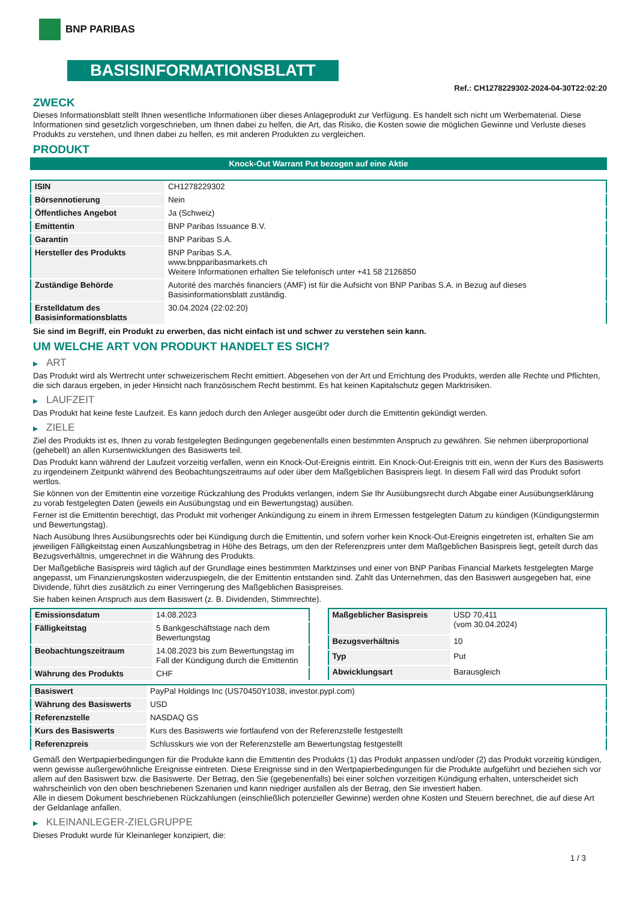BNP PARIBAS
BASISINFORMATIONSBLATT
Ref.: CH1278229302-2024-04-30T22:02:20
ZWECK
Dieses Informationsblatt stellt Ihnen wesentliche Informationen über dieses Anlageprodukt zur Verfügung. Es handelt sich nicht um Werbematerial. Diese Informationen sind gesetzlich vorgeschrieben, um Ihnen dabei zu helfen, die Art, das Risiko, die Kosten sowie die möglichen Gewinne und Verluste dieses Produkts zu verstehen, und Ihnen dabei zu helfen, es mit anderen Produkten zu vergleichen.
PRODUKT
Knock-Out Warrant Put bezogen auf eine Aktie
| ISIN | CH1278229302 |
| Börsennotierung | Nein |
| Öffentliches Angebot | Ja (Schweiz) |
| Emittentin | BNP Paribas Issuance B.V. |
| Garantin | BNP Paribas S.A. |
| Hersteller des Produkts | BNP Paribas S.A. www.bnpparibasmarkets.ch Weitere Informationen erhalten Sie telefonisch unter +41 58 2126850 |
| Zuständige Behörde | Autorité des marchés financiers (AMF) ist für die Aufsicht von BNP Paribas S.A. in Bezug auf dieses Basisinformationsblatt zuständig. |
| Erstelldatum des Basisinformationsblatts | 30.04.2024 (22:02:20) |
Sie sind im Begriff, ein Produkt zu erwerben, das nicht einfach ist und schwer zu verstehen sein kann.
UM WELCHE ART VON PRODUKT HANDELT ES SICH?
▶ ART
Das Produkt wird als Wertrecht unter schweizerischem Recht emittiert. Abgesehen von der Art und Errichtung des Produkts, werden alle Rechte und Pflichten, die sich daraus ergeben, in jeder Hinsicht nach französischem Recht bestimmt. Es hat keinen Kapitalschutz gegen Marktrisiken.
▶ LAUFZEIT
Das Produkt hat keine feste Laufzeit. Es kann jedoch durch den Anleger ausgeübt oder durch die Emittentin gekündigt werden.
▶ ZIELE
Ziel des Produkts ist es, Ihnen zu vorab festgelegten Bedingungen gegebenenfalls einen bestimmten Anspruch zu gewähren. Sie nehmen überproportional (gehebelt) an allen Kursentwicklungen des Basiswerts teil.
Das Produkt kann während der Laufzeit vorzeitig verfallen, wenn ein Knock-Out-Ereignis eintritt. Ein Knock-Out-Ereignis tritt ein, wenn der Kurs des Basiswerts zu irgendeinem Zeitpunkt während des Beobachtungszeitraums auf oder über dem Maßgeblichen Basispreis liegt. In diesem Fall wird das Produkt sofort wertlos.
Sie können von der Emittentin eine vorzeitige Rückzahlung des Produkts verlangen, indem Sie Ihr Ausübungsrecht durch Abgabe einer Ausübungserklärung zu vorab festgelegten Daten (jeweils ein Ausübungstag und ein Bewertungstag) ausüben.
Ferner ist die Emittentin berechtigt, das Produkt mit vorheriger Ankündigung zu einem in ihrem Ermessen festgelegten Datum zu kündigen (Kündigungstermin und Bewertungstag).
Nach Ausübung Ihres Ausübungsrechts oder bei Kündigung durch die Emittentin, und sofern vorher kein Knock-Out-Ereignis eingetreten ist, erhalten Sie am jeweiligen Fälligkeitstag einen Auszahlungsbetrag in Höhe des Betrags, um den der Referenzpreis unter dem Maßgeblichen Basispreis liegt, geteilt durch das Bezugsverhältnis, umgerechnet in die Währung des Produkts.
Der Maßgebliche Basispreis wird täglich auf der Grundlage eines bestimmten Marktzinses und einer von BNP Paribas Financial Markets festgelegten Marge angepasst, um Finanzierungskosten widerzuspiegeln, die der Emittentin entstanden sind. Zahlt das Unternehmen, das den Basiswert ausgegeben hat, eine Dividende, führt dies zusätzlich zu einer Verringerung des Maßgeblichen Basispreises.
Sie haben keinen Anspruch aus dem Basiswert (z. B. Dividenden, Stimmrechte).
| Emissionsdatum | 14.08.2023 |
| Fälligkeitstag | 5 Bankgeschäftstage nach dem Bewertungstag |
| Beobachtungszeitraum | 14.08.2023 bis zum Bewertungstag im Fall der Kündigung durch die Emittentin |
| Währung des Produkts | CHF |
| Maßgeblicher Basispreis | USD 70,411 (vom 30.04.2024) |
| Bezugsverhältnis | 10 |
| Typ | Put |
| Abwicklungsart | Barausgleich |
| Basiswert | PayPal Holdings Inc (US70450Y1038, investor.pypl.com) |
| Währung des Basiswerts | USD |
| Referenzstelle | NASDAQ GS |
| Kurs des Basiswerts | Kurs des Basiswerts wie fortlaufend von der Referenzstelle festgestellt |
| Referenzpreis | Schlusskurs wie von der Referenzstelle am Bewertungstag festgestellt |
Gemäß den Wertpapierbedingungen für die Produkte kann die Emittentin des Produkts (1) das Produkt anpassen und/oder (2) das Produkt vorzeitig kündigen, wenn gewisse außergewöhnliche Ereignisse eintreten. Diese Ereignisse sind in den Wertpapierbedingungen für die Produkte aufgeführt und beziehen sich vor allem auf den Basiswert bzw. die Basiswerte. Der Betrag, den Sie (gegebenenfalls) bei einer solchen vorzeitigen Kündigung erhalten, unterscheidet sich wahrscheinlich von den oben beschriebenen Szenarien und kann niedriger ausfallen als der Betrag, den Sie investiert haben.
Alle in diesem Dokument beschriebenen Rückzahlungen (einschließlich potenzieller Gewinne) werden ohne Kosten und Steuern berechnet, die auf diese Art der Geldanlage anfallen.
▶ KLEINANLEGER-ZIELGRUPPE
Dieses Produkt wurde für Kleinanleger konzipiert, die:
1 / 3